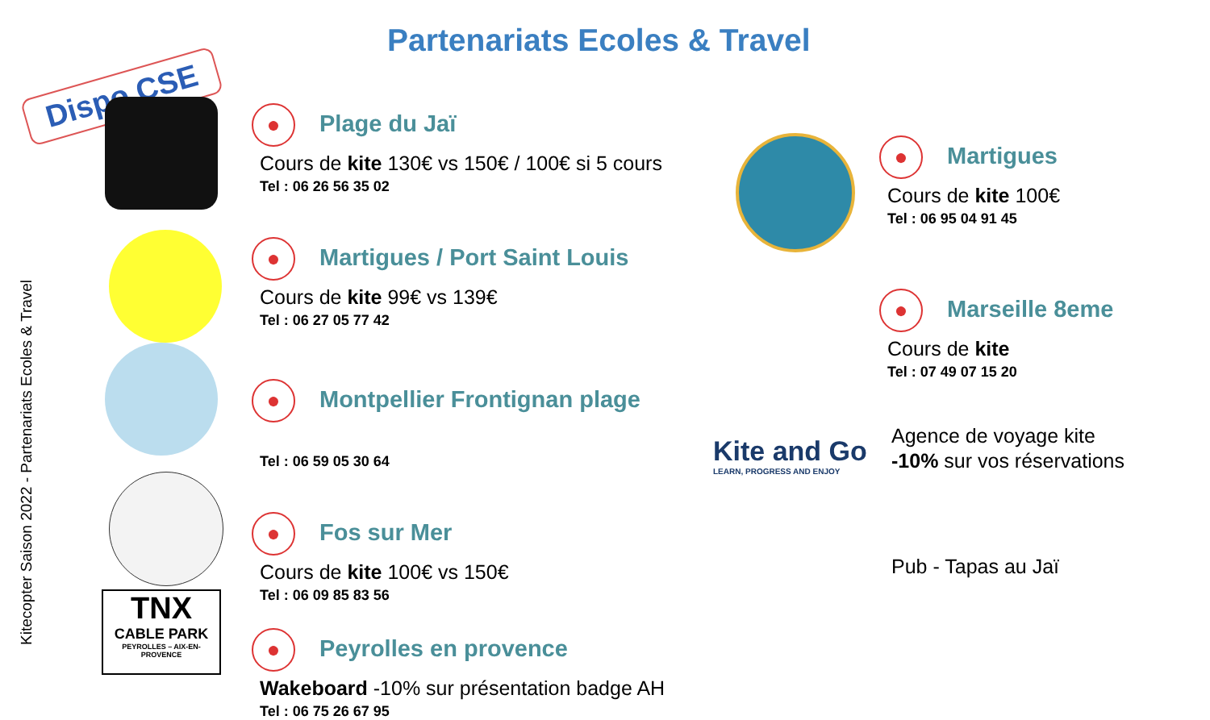Partenariats Ecoles & Travel
Dispo CSE
Kitecopter Saison 2022 - Partenariats Ecoles & Travel
●
Plage du Jaï
Cours de kite 130€ vs 150€ / 100€ si 5 cours
Tel : 06 26 56 35 02
●
Martigues / Port Saint Louis
Cours de kite 99€ vs 139€
Tel : 06 27 05 77 42
●
Montpellier Frontignan plage
Tel : 06 59 05 30 64
●
Fos sur Mer
Cours de kite 100€ vs 150€
Tel : 06 09 85 83 56
●
Peyrolles en provence
Wakeboard -10% sur présentation badge AH
Tel : 06 75 26 67 95
●
Martigues
Cours de kite 100€
Tel : 06 95 04 91 45
●
Marseille 8eme
Cours de kite
Tel : 07 49 07 15 20
Agence de voyage kite
-10% sur vos réservations
Kite and Go
LEARN, PROGRESS AND ENJOY
Pub - Tapas au Jaï
TNX
CABLE PARK
PEYROLLES – AIX-EN-PROVENCE